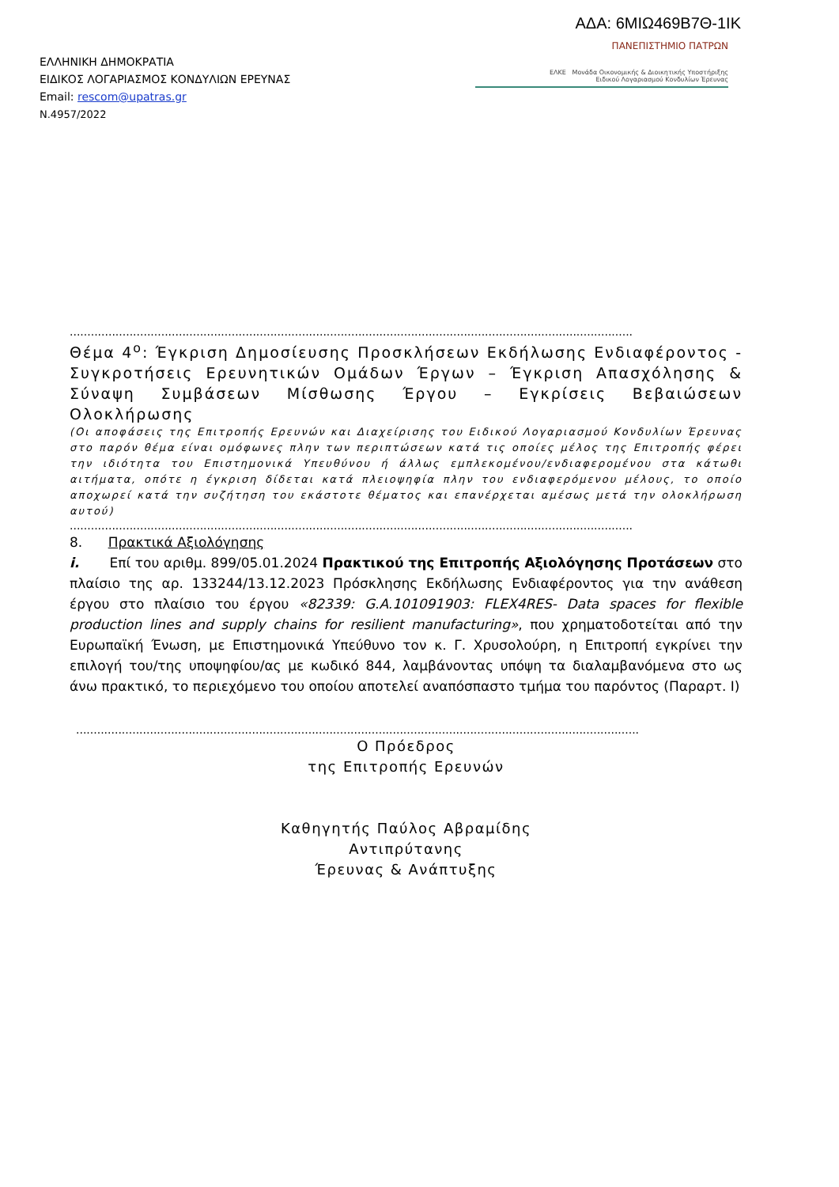ΑΔΑ: 6ΜΙΩ469Β7Θ-1ΙΚ
ΕΛΛΗΝΙΚΗ ΔΗΜΟΚΡΑΤΙΑ
ΕΙΔΙΚΟΣ ΛΟΓΑΡΙΑΣΜΟΣ ΚΟΝΔΥΛΙΩΝ ΕΡΕΥΝΑΣ
Email: rescom@upatras.gr
Ν.4957/2022
ΠΑΝΕΠΙΣΤΗΜΙΟ ΠΑΤΡΩΝ
ΕΛΚΕ Μονάδα Οικονομικής & Διοικητικής Υποστήριξης
Ειδικού Λογαριασμού Κονδυλίων Έρευνας
................................................................................................................................................................
Θέμα 4<sup>ο</sup>: Έγκριση Δημοσίευσης Προσκλήσεων Εκδήλωσης Ενδιαφέροντος - Συγκροτήσεις Ερευνητικών Ομάδων Έργων – Έγκριση Απασχόλησης & Σύναψη Συμβάσεων Μίσθωσης Έργου – Εγκρίσεις Βεβαιώσεων Ολοκλήρωσης
(Οι αποφάσεις της Επιτροπής Ερευνών και Διαχείρισης του Ειδικού Λογαριασμού Κονδυλίων Έρευνας στο παρόν θέμα είναι ομόφωνες πλην των περιπτώσεων κατά τις οποίες μέλος της Επιτροπής φέρει την ιδιότητα του Επιστημονικά Υπευθύνου ή άλλως εμπλεκομένου/ενδιαφερομένου στα κάτωθι αιτήματα, οπότε η έγκριση δίδεται κατά πλειοψηφία πλην του ενδιαφερόμενου μέλους, το οποίο αποχωρεί κατά την συζήτηση του εκάστοτε θέματος και επανέρχεται αμέσως μετά την ολοκλήρωση αυτού)
................................................................................................................................................................
8. Πρακτικά Αξιολόγησης
i. Επί του αριθμ. 899/05.01.2024 Πρακτικού της Επιτροπής Αξιολόγησης Προτάσεων στο πλαίσιο της αρ. 133244/13.12.2023 Πρόσκλησης Εκδήλωσης Ενδιαφέροντος για την ανάθεση έργου στο πλαίσιο του έργου «82339: G.A.101091903: FLEX4RES- Data spaces for flexible production lines and supply chains for resilient manufacturing», που χρηματοδοτείται από την Ευρωπαϊκή Ένωση, με Επιστημονικά Υπεύθυνο τον κ. Γ. Χρυσολούρη, η Επιτροπή εγκρίνει την επιλογή του/της υποψηφίου/ας με κωδικό 844, λαμβάνοντας υπόψη τα διαλαμβανόμενα στο ως άνω πρακτικό, το περιεχόμενο του οποίου αποτελεί αναπόσπαστο τμήμα του παρόντος (Παραρτ. Ι)
................................................................................................................................................................
Ο Πρόεδρος
της Επιτροπής Ερευνών
Καθηγητής Παύλος Αβραμίδης
Αντιπρύτανης
Έρευνας & Ανάπτυξης